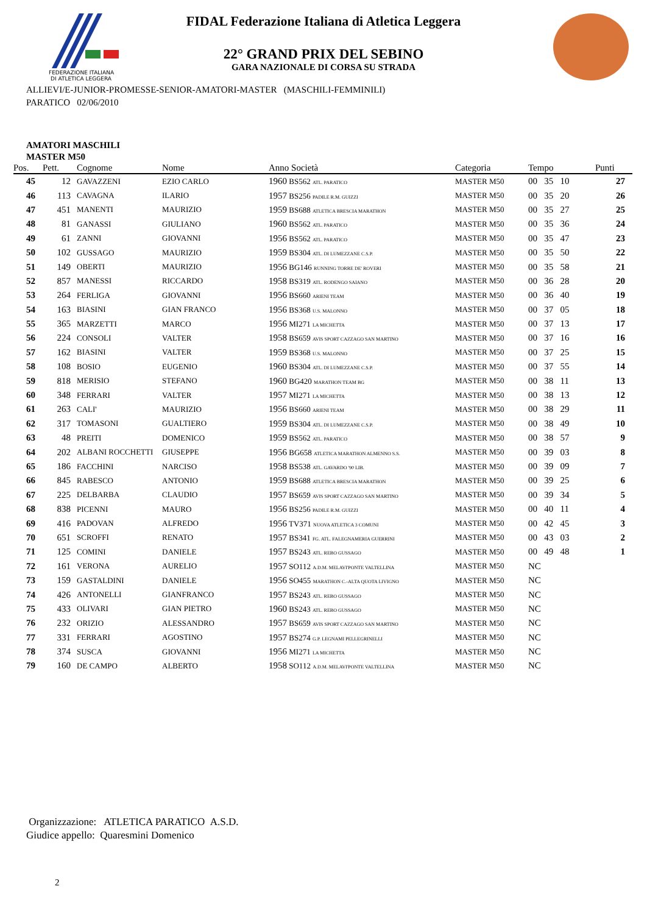FEDERAZIONE ITALIANA
DI ATLETICA LEGGERA
FIDAL Federazione Italiana di Atletica Leggera
22° GRAND PRIX DEL SEBINO
GARA NAZIONALE DI CORSA SU STRADA
ALLIEVI/E-JUNIOR-PROMESSE-SENIOR-AMATORI-MASTER (MASCHILI-FEMMINILI)
PARATICO 02/06/2010
AMATORI MASCHILI
MASTER M50
| Pos. | Pett. | Cognome | Nome | Anno Società | Categoria | Tempo | Punti |
| --- | --- | --- | --- | --- | --- | --- | --- |
| 45 | 12 | GAVAZZENI | EZIO CARLO | 1960 BS562 ATL. PARATICO | MASTER M50 | 00 35 10 | 27 |
| 46 | 113 | CAVAGNA | ILARIO | 1957 BS256 PADILE R.M. GUIZZI | MASTER M50 | 00 35 20 | 26 |
| 47 | 451 | MANENTI | MAURIZIO | 1959 BS688 ATLETICA BRESCIA MARATHON | MASTER M50 | 00 35 27 | 25 |
| 48 | 81 | GANASSI | GIULIANO | 1960 BS562 ATL. PARATICO | MASTER M50 | 00 35 36 | 24 |
| 49 | 61 | ZANNI | GIOVANNI | 1956 BS562 ATL. PARATICO | MASTER M50 | 00 35 47 | 23 |
| 50 | 102 | GUSSAGO | MAURIZIO | 1959 BS304 ATL. DI LUMEZZANE C.S.P. | MASTER M50 | 00 35 50 | 22 |
| 51 | 149 | OBERTI | MAURIZIO | 1956 BG146 RUNNING TORRE DE' ROVERI | MASTER M50 | 00 35 58 | 21 |
| 52 | 857 | MANESSI | RICCARDO | 1958 BS319 ATL. RODENGO SAIANO | MASTER M50 | 00 36 28 | 20 |
| 53 | 264 | FERLIGA | GIOVANNI | 1956 BS660 ARIENI TEAM | MASTER M50 | 00 36 40 | 19 |
| 54 | 163 | BIASINI | GIAN FRANCO | 1956 BS368 U.S. MALONNO | MASTER M50 | 00 37 05 | 18 |
| 55 | 365 | MARZETTI | MARCO | 1956 MI271 LA MICHETTA | MASTER M50 | 00 37 13 | 17 |
| 56 | 224 | CONSOLI | VALTER | 1958 BS659 AVIS SPORT CAZZAGO SAN MARTINO | MASTER M50 | 00 37 16 | 16 |
| 57 | 162 | BIASINI | VALTER | 1959 BS368 U.S. MALONNO | MASTER M50 | 00 37 25 | 15 |
| 58 | 108 | BOSIO | EUGENIO | 1960 BS304 ATL. DI LUMEZZANE C.S.P. | MASTER M50 | 00 37 55 | 14 |
| 59 | 818 | MERISIO | STEFANO | 1960 BG420 MARATHON TEAM BG | MASTER M50 | 00 38 11 | 13 |
| 60 | 348 | FERRARI | VALTER | 1957 MI271 LA MICHETTA | MASTER M50 | 00 38 13 | 12 |
| 61 | 263 | CALI' | MAURIZIO | 1956 BS660 ARIENI TEAM | MASTER M50 | 00 38 29 | 11 |
| 62 | 317 | TOMASONI | GUALTIERO | 1959 BS304 ATL. DI LUMEZZANE C.S.P. | MASTER M50 | 00 38 49 | 10 |
| 63 | 48 | PREITI | DOMENICO | 1959 BS562 ATL. PARATICO | MASTER M50 | 00 38 57 | 9 |
| 64 | 202 | ALBANI ROCCHETTI | GIUSEPPE | 1956 BG658 ATLETICA MARATHON ALMENNO S.S. | MASTER M50 | 00 39 03 | 8 |
| 65 | 186 | FACCHINI | NARCISO | 1958 BS538 ATL. GAVARDO '90 LIB. | MASTER M50 | 00 39 09 | 7 |
| 66 | 845 | RABESCO | ANTONIO | 1959 BS688 ATLETICA BRESCIA MARATHON | MASTER M50 | 00 39 25 | 6 |
| 67 | 225 | DELBARBA | CLAUDIO | 1957 BS659 AVIS SPORT CAZZAGO SAN MARTINO | MASTER M50 | 00 39 34 | 5 |
| 68 | 838 | PICENNI | MAURO | 1956 BS256 PADILE R.M. GUIZZI | MASTER M50 | 00 40 11 | 4 |
| 69 | 416 | PADOVAN | ALFREDO | 1956 TV371 NUOVA ATLETICA 3 COMUNI | MASTER M50 | 00 42 45 | 3 |
| 70 | 651 | SCROFFI | RENATO | 1957 BS341 FG. ATL. FALEGNAMERIA GUERRINI | MASTER M50 | 00 43 03 | 2 |
| 71 | 125 | COMINI | DANIELE | 1957 BS243 ATL. REBO GUSSAGO | MASTER M50 | 00 49 48 | 1 |
| 72 | 161 | VERONA | AURELIO | 1957 SO112 A.D.M. MELAVI'PONTE VALTELLINA | MASTER M50 | NC | |
| 73 | 159 | GASTALDINI | DANIELE | 1956 SO455 MARATHON C.-ALTA QUOTA LIVIGNO | MASTER M50 | NC | |
| 74 | 426 | ANTONELLI | GIANFRANCO | 1957 BS243 ATL. REBO GUSSAGO | MASTER M50 | NC | |
| 75 | 433 | OLIVARI | GIAN PIETRO | 1960 BS243 ATL. REBO GUSSAGO | MASTER M50 | NC | |
| 76 | 232 | ORIZIO | ALESSANDRO | 1957 BS659 AVIS SPORT CAZZAGO SAN MARTINO | MASTER M50 | NC | |
| 77 | 331 | FERRARI | AGOSTINO | 1957 BS274 G.P. LEGNAMI PELLEGRINELLI | MASTER M50 | NC | |
| 78 | 374 | SUSCA | GIOVANNI | 1956 MI271 LA MICHETTA | MASTER M50 | NC | |
| 79 | 160 | DE CAMPO | ALBERTO | 1958 SO112 A.D.M. MELAVI'PONTE VALTELLINA | MASTER M50 | NC | |
Organizzazione: ATLETICA PARATICO A.S.D.
Giudice appello: Quaresmini Domenico
2